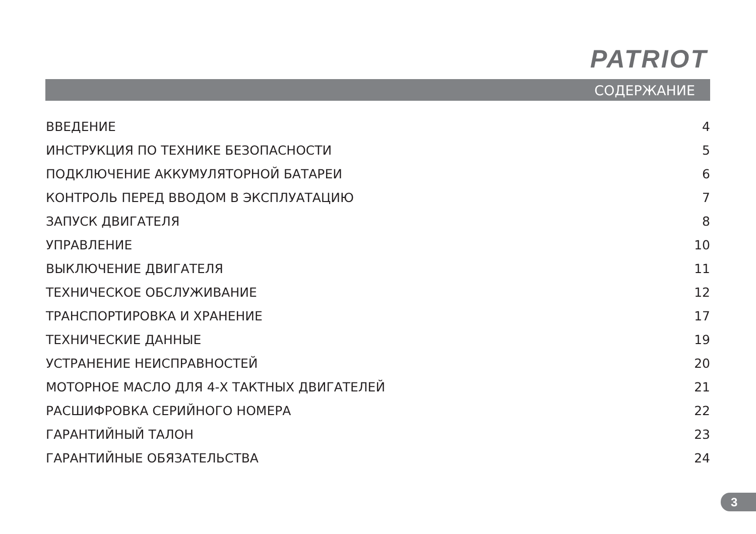PATRIOT
СОДЕРЖАНИЕ
ВВЕДЕНИЕ 4
ИНСТРУКЦИЯ ПО ТЕХНИКЕ БЕЗОПАСНОСТИ 5
ПОДКЛЮЧЕНИЕ АККУМУЛЯТОРНОЙ БАТАРЕИ 6
КОНТРОЛЬ ПЕРЕД ВВОДОМ В ЭКСПЛУАТАЦИЮ 7
ЗАПУСК ДВИГАТЕЛЯ 8
УПРАВЛЕНИЕ 10
ВЫКЛЮЧЕНИЕ ДВИГАТЕЛЯ 11
ТЕХНИЧЕСКОЕ ОБСЛУЖИВАНИЕ 12
ТРАНСПОРТИРОВКА И ХРАНЕНИЕ 17
ТЕХНИЧЕСКИЕ ДАННЫЕ 19
УСТРАНЕНИЕ НЕИСПРАВНОСТЕЙ 20
МОТОРНОЕ МАСЛО ДЛЯ 4-Х ТАКТНЫХ ДВИГАТЕЛЕЙ 21
РАСШИФРОВКА СЕРИЙНОГО НОМЕРА 22
ГАРАНТИЙНЫЙ ТАЛОН 23
ГАРАНТИЙНЫЕ ОБЯЗАТЕЛЬСТВА 24
3